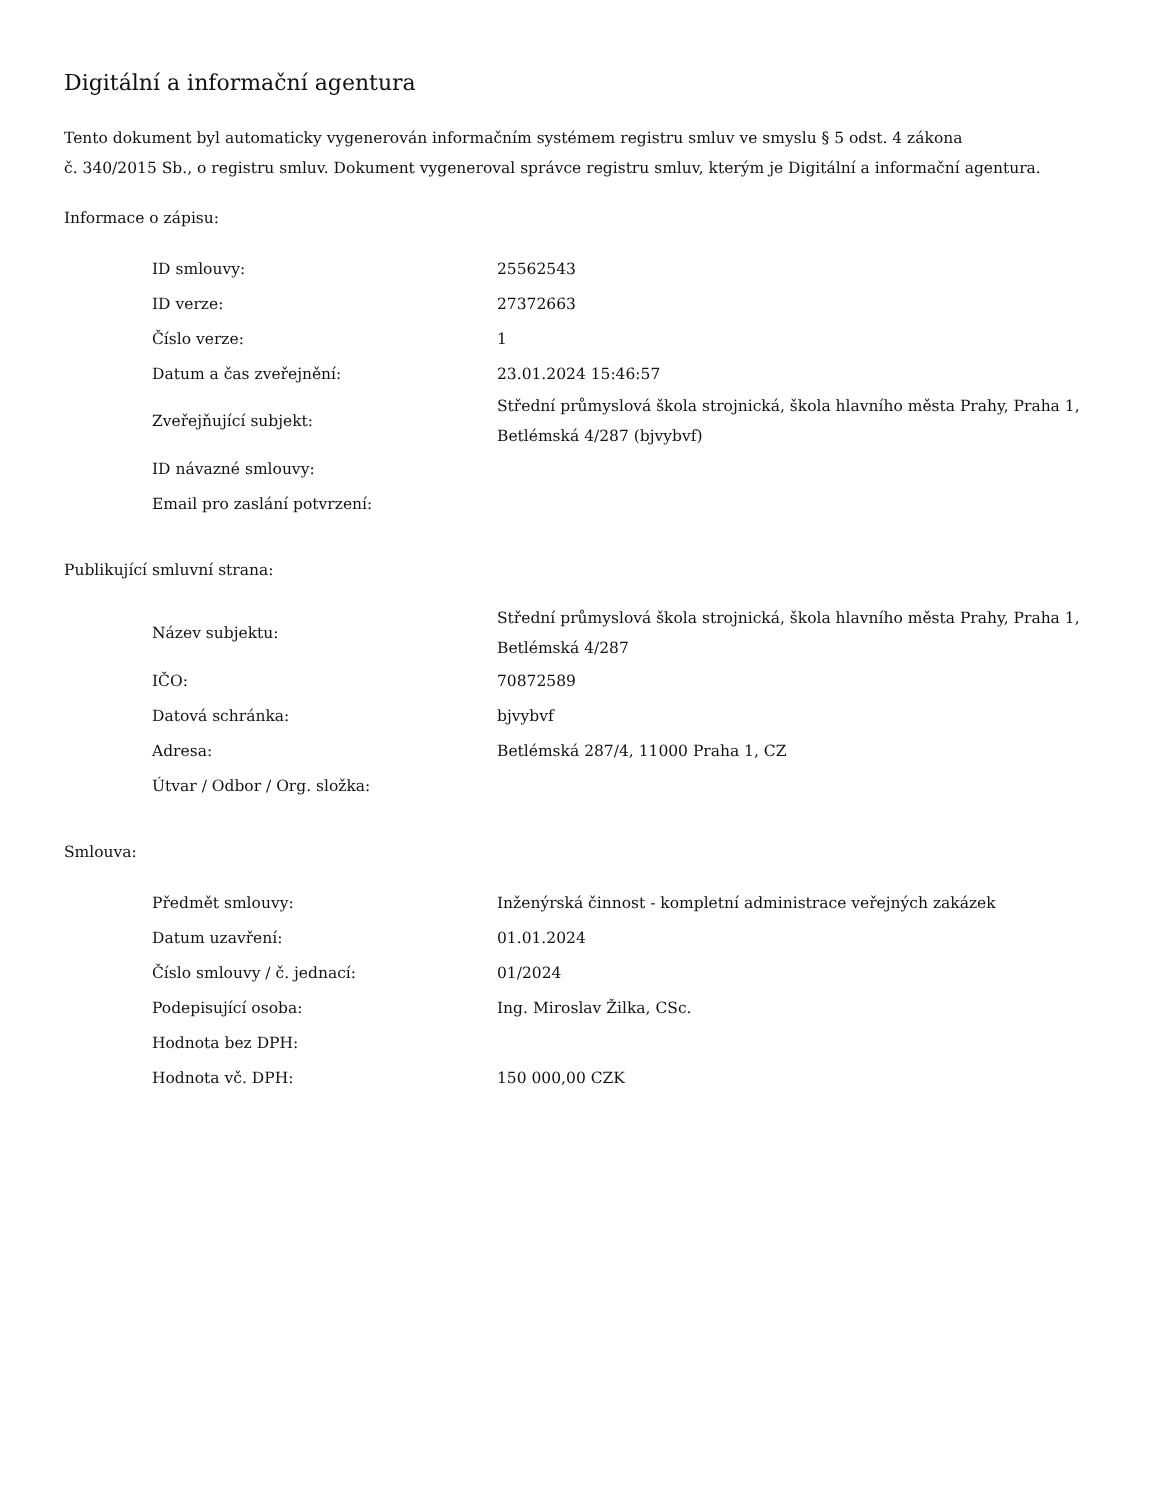Digitální a informační agentura
Tento dokument byl automaticky vygenerován informačním systémem registru smluv ve smyslu § 5 odst. 4 zákona
č. 340/2015 Sb., o registru smluv. Dokument vygeneroval správce registru smluv, kterým je Digitální a informační agentura.
Informace o zápisu:
| ID smlouvy: | 25562543 |
| ID verze: | 27372663 |
| Číslo verze: | 1 |
| Datum a čas zveřejnění: | 23.01.2024 15:46:57 |
| Zveřejňující subjekt: | Střední průmyslová škola strojnická, škola hlavního města Prahy, Praha 1, Betlémská 4/287 (bjvybvf) |
| ID návazné smlouvy: | |
| Email pro zaslání potvrzení: | |
Publikující smluvní strana:
| Název subjektu: | Střední průmyslová škola strojnická, škola hlavního města Prahy, Praha 1, Betlémská 4/287 |
| IČO: | 70872589 |
| Datová schránka: | bjvybvf |
| Adresa: | Betlémská 287/4, 11000 Praha 1, CZ |
| Útvar / Odbor / Org. složka: | |
Smlouva:
| Předmět smlouvy: | Inženýrská činnost - kompletní administrace veřejných zakázek |
| Datum uzavření: | 01.01.2024 |
| Číslo smlouvy / č. jednací: | 01/2024 |
| Podepisující osoba: | Ing. Miroslav Žilka, CSc. |
| Hodnota bez DPH: | |
| Hodnota vč. DPH: | 150 000,00 CZK |